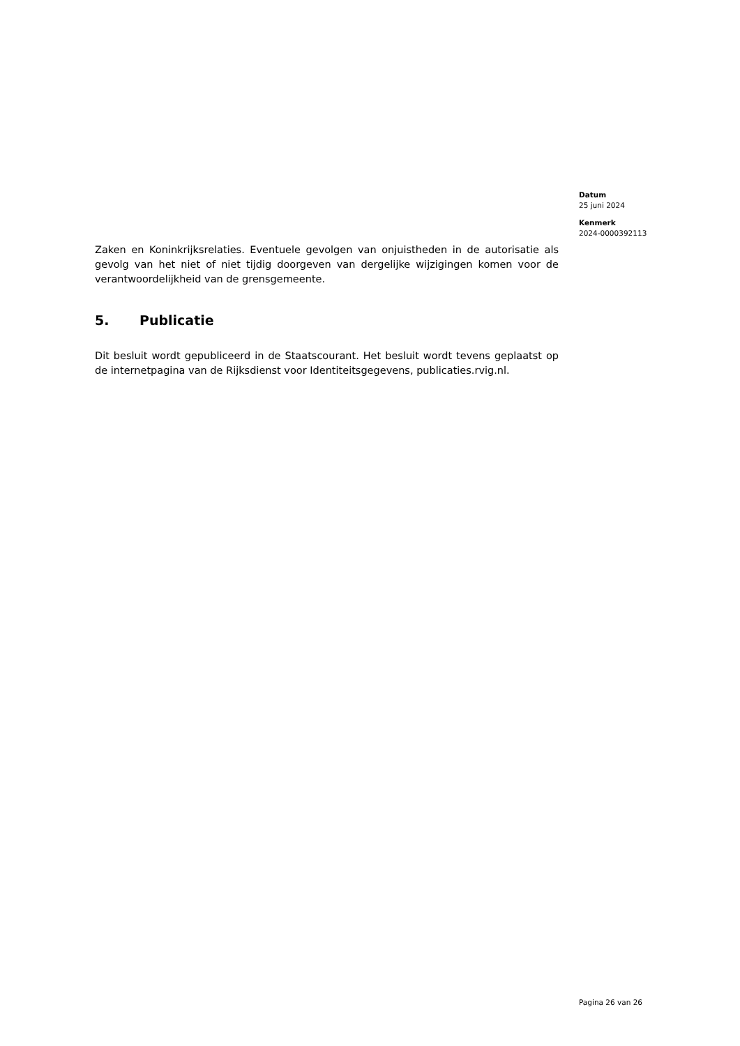Datum
25 juni 2024
Kenmerk
2024-0000392113
Zaken en Koninkrijksrelaties. Eventuele gevolgen van onjuistheden in de autorisatie als gevolg van het niet of niet tijdig doorgeven van dergelijke wijzigingen komen voor de verantwoordelijkheid van de grensgemeente.
5. Publicatie
Dit besluit wordt gepubliceerd in de Staatscourant. Het besluit wordt tevens geplaatst op de internetpagina van de Rijksdienst voor Identiteitsgegevens, publicaties.rvig.nl.
Pagina 26 van 26